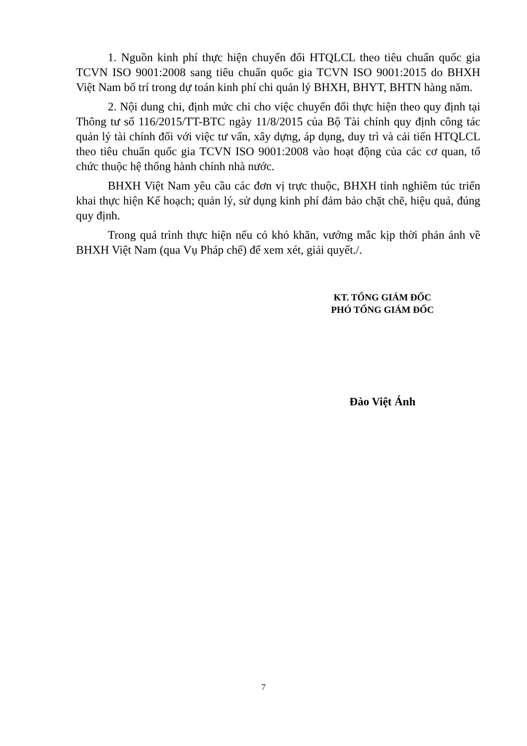1. Nguồn kinh phí thực hiện chuyển đổi HTQLCL theo tiêu chuẩn quốc gia TCVN ISO 9001:2008 sang tiêu chuẩn quốc gia TCVN ISO 9001:2015 do BHXH Việt Nam bố trí trong dự toán kinh phí chi quản lý BHXH, BHYT, BHTN hàng năm.
2. Nội dung chi, định mức chi cho việc chuyển đổi thực hiện theo quy định tại Thông tư số 116/2015/TT-BTC ngày 11/8/2015 của Bộ Tài chính quy định công tác quản lý tài chính đối với việc tư vấn, xây dựng, áp dụng, duy trì và cải tiến HTQLCL theo tiêu chuẩn quốc gia TCVN ISO 9001:2008 vào hoạt động của các cơ quan, tổ chức thuộc hệ thống hành chính nhà nước.
BHXH Việt Nam yêu cầu các đơn vị trực thuộc, BHXH tỉnh nghiêm túc triển khai thực hiện Kế hoạch; quản lý, sử dụng kinh phí đảm bảo chặt chẽ, hiệu quả, đúng quy định.
Trong quá trình thực hiện nếu có khó khăn, vướng mắc kịp thời phản ánh về BHXH Việt Nam (qua Vụ Pháp chế) để xem xét, giải quyết./.
KT. TỔNG GIÁM ĐỐC
PHÓ TỔNG GIÁM ĐỐC
Đào Việt Ánh
7